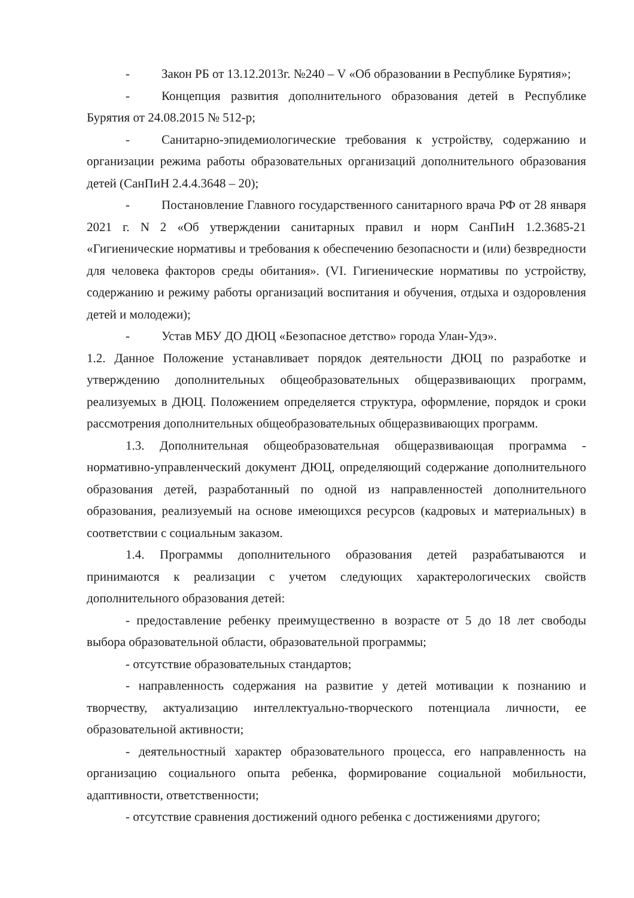- Закон РБ от 13.12.2013г. №240 – V «Об образовании в Республике Бурятия»;
- Концепция развития дополнительного образования детей в Республике Бурятия от 24.08.2015 № 512-р;
- Санитарно-эпидемиологические требования к устройству, содержанию и организации режима работы образовательных организаций дополнительного образования детей (СанПиН 2.4.4.3648 – 20);
- Постановление Главного государственного санитарного врача РФ от 28 января 2021 г. N 2 «Об утверждении санитарных правил и норм СанПиН 1.2.3685-21 «Гигиенические нормативы и требования к обеспечению безопасности и (или) безвредности для человека факторов среды обитания». (VI. Гигиенические нормативы по устройству, содержанию и режиму работы организаций воспитания и обучения, отдыха и оздоровления детей и молодежи);
- Устав МБУ ДО ДЮЦ «Безопасное детство» города Улан-Удэ».
1.2. Данное Положение устанавливает порядок деятельности ДЮЦ по разработке и утверждению дополнительных общеобразовательных общеразвивающих программ, реализуемых в ДЮЦ. Положением определяется структура, оформление, порядок и сроки рассмотрения дополнительных общеобразовательных общеразвивающих программ.
1.3. Дополнительная общеобразовательная общеразвивающая программа - нормативно-управленческий документ ДЮЦ, определяющий содержание дополнительного образования детей, разработанный по одной из направленностей дополнительного образования, реализуемый на основе имеющихся ресурсов (кадровых и материальных) в соответствии с социальным заказом.
1.4. Программы дополнительного образования детей разрабатываются и принимаются к реализации с учетом следующих характерологических свойств дополнительного образования детей:
- предоставление ребенку преимущественно в возрасте от 5 до 18 лет свободы выбора образовательной области, образовательной программы;
- отсутствие образовательных стандартов;
- направленность содержания на развитие у детей мотивации к познанию и творчеству, актуализацию интеллектуально-творческого потенциала личности, ее образовательной активности;
- деятельностный характер образовательного процесса, его направленность на организацию социального опыта ребенка, формирование социальной мобильности, адаптивности, ответственности;
- отсутствие сравнения достижений одного ребенка с достижениями другого;